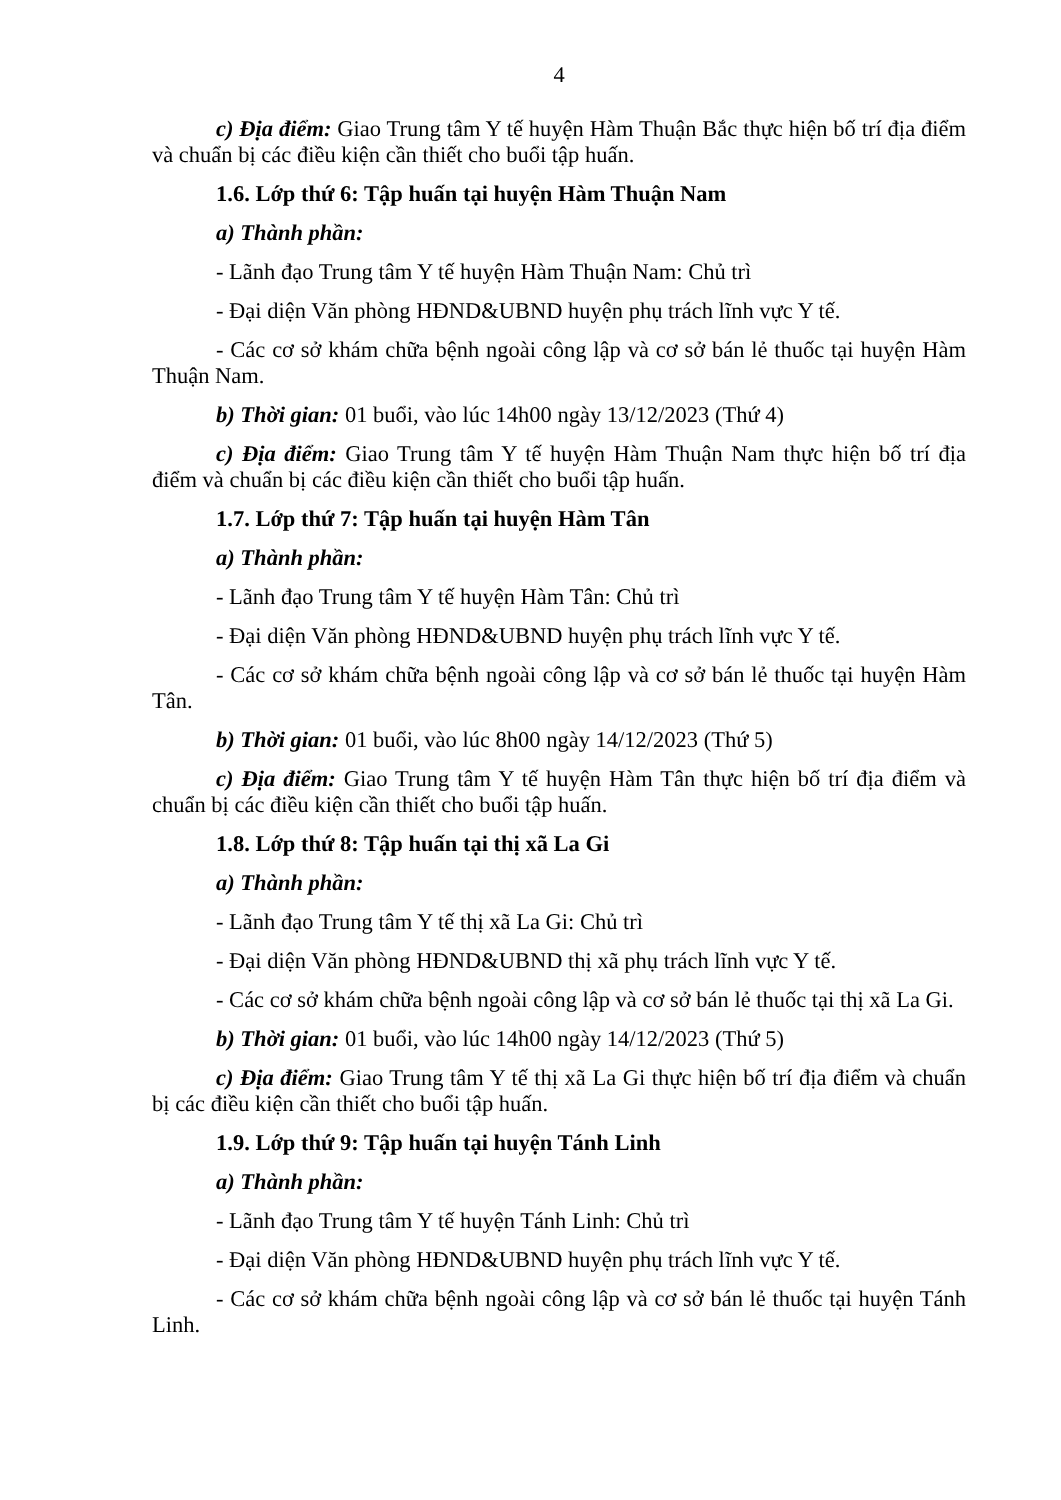4
c) Địa điểm: Giao Trung tâm Y tế huyện Hàm Thuận Bắc thực hiện bố trí địa điểm và chuẩn bị các điều kiện cần thiết cho buổi tập huấn.
1.6. Lớp thứ 6: Tập huấn tại huyện Hàm Thuận Nam
a) Thành phần:
- Lãnh đạo Trung tâm Y tế huyện Hàm Thuận Nam: Chủ trì
- Đại diện Văn phòng HĐND&UBND huyện phụ trách lĩnh vực Y tế.
- Các cơ sở khám chữa bệnh ngoài công lập và cơ sở bán lẻ thuốc tại huyện Hàm Thuận Nam.
b) Thời gian: 01 buổi, vào lúc 14h00 ngày 13/12/2023 (Thứ 4)
c) Địa điểm: Giao Trung tâm Y tế huyện Hàm Thuận Nam thực hiện bố trí địa điểm và chuẩn bị các điều kiện cần thiết cho buổi tập huấn.
1.7. Lớp thứ 7: Tập huấn tại huyện Hàm Tân
a) Thành phần:
- Lãnh đạo Trung tâm Y tế huyện Hàm Tân: Chủ trì
- Đại diện Văn phòng HĐND&UBND huyện phụ trách lĩnh vực Y tế.
- Các cơ sở khám chữa bệnh ngoài công lập và cơ sở bán lẻ thuốc tại huyện Hàm Tân.
b) Thời gian: 01 buổi, vào lúc 8h00 ngày 14/12/2023 (Thứ 5)
c) Địa điểm: Giao Trung tâm Y tế huyện Hàm Tân thực hiện bố trí địa điểm và chuẩn bị các điều kiện cần thiết cho buổi tập huấn.
1.8. Lớp thứ 8: Tập huấn tại thị xã La Gi
a) Thành phần:
- Lãnh đạo Trung tâm Y tế thị xã La Gi: Chủ trì
- Đại diện Văn phòng HĐND&UBND thị xã phụ trách lĩnh vực Y tế.
- Các cơ sở khám chữa bệnh ngoài công lập và cơ sở bán lẻ thuốc tại thị xã La Gi.
b) Thời gian: 01 buổi, vào lúc 14h00 ngày 14/12/2023 (Thứ 5)
c) Địa điểm: Giao Trung tâm Y tế thị xã La Gi thực hiện bố trí địa điểm và chuẩn bị các điều kiện cần thiết cho buổi tập huấn.
1.9. Lớp thứ 9: Tập huấn tại huyện Tánh Linh
a) Thành phần:
- Lãnh đạo Trung tâm Y tế huyện Tánh Linh: Chủ trì
- Đại diện Văn phòng HĐND&UBND huyện phụ trách lĩnh vực Y tế.
- Các cơ sở khám chữa bệnh ngoài công lập và cơ sở bán lẻ thuốc tại huyện Tánh Linh.